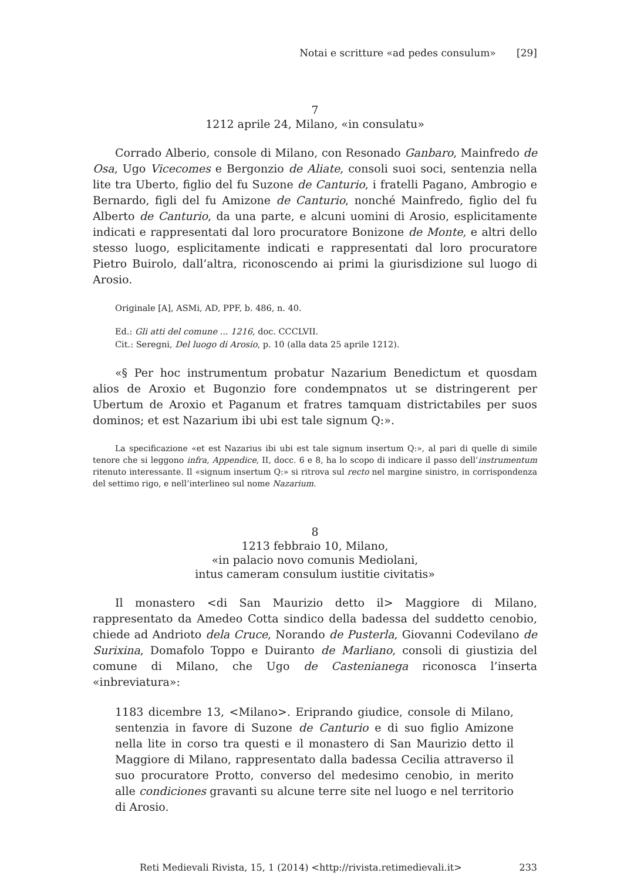Notai e scritture «ad pedes consulum» [29]
7
1212 aprile 24, Milano, «in consulatu»
Corrado Alberio, console di Milano, con Resonado Ganbaro, Mainfredo de Osa, Ugo Vicecomes e Bergonzio de Aliate, consoli suoi soci, sentenzia nella lite tra Uberto, figlio del fu Suzone de Canturio, i fratelli Pagano, Ambrogio e Bernardo, figli del fu Amizone de Canturio, nonché Mainfredo, figlio del fu Alberto de Canturio, da una parte, e alcuni uomini di Arosio, esplicitamente indicati e rappresentati dal loro procuratore Bonizone de Monte, e altri dello stesso luogo, esplicitamente indicati e rappresentati dal loro procuratore Pietro Buirolo, dall’altra, riconoscendo ai primi la giurisdizione sul luogo di Arosio.
Originale [A], ASMi, AD, PPF, b. 486, n. 40.
Ed.: Gli atti del comune ... 1216, doc. CCCLVII.
Cit.: Seregni, Del luogo di Arosio, p. 10 (alla data 25 aprile 1212).
«§ Per hoc instrumentum probatur Nazarium Benedictum et quosdam alios de Aroxio et Bugonzio fore condempnatos ut se distringerent per Ubertum de Aroxio et Paganum et fratres tamquam districtabiles per suos dominos; et est Nazarium ibi ubi est tale signum Q:».
La specificazione «et est Nazarius ibi ubi est tale signum insertum Q:», al pari di quelle di simile tenore che si leggono infra, Appendice, II, docc. 6 e 8, ha lo scopo di indicare il passo dell’instrumentum ritenuto interessante. Il «signum insertum Q:» si ritrova sul recto nel margine sinistro, in corrispondenza del settimo rigo, e nell’interlineo sul nome Nazarium.
8
1213 febbraio 10, Milano,
«in palacio novo comunis Mediolani,
intus cameram consulum iustitie civitatis»
Il monastero <di San Maurizio detto il> Maggiore di Milano, rappresentato da Amedeo Cotta sindico della badessa del suddetto cenobio, chiede ad Andrioto dela Cruce, Norando de Pusterla, Giovanni Codevilano de Surixina, Domafolo Toppo e Duiranto de Marliano, consoli di giustizia del comune di Milano, che Ugo de Castenianega riconosca l’inserta «inbreviatura»:
1183 dicembre 13, <Milano>. Eriprando giudice, console di Milano, sentenzia in favore di Suzone de Canturio e di suo figlio Amizone nella lite in corso tra questi e il monastero di San Maurizio detto il Maggiore di Milano, rappresentato dalla badessa Cecilia attraverso il suo procuratore Protto, converso del medesimo cenobio, in merito alle condiciones gravanti su alcune terre site nel luogo e nel territorio di Arosio.
Reti Medievali Rivista, 15, 1 (2014) <http://rivista.retimedievali.it> 233